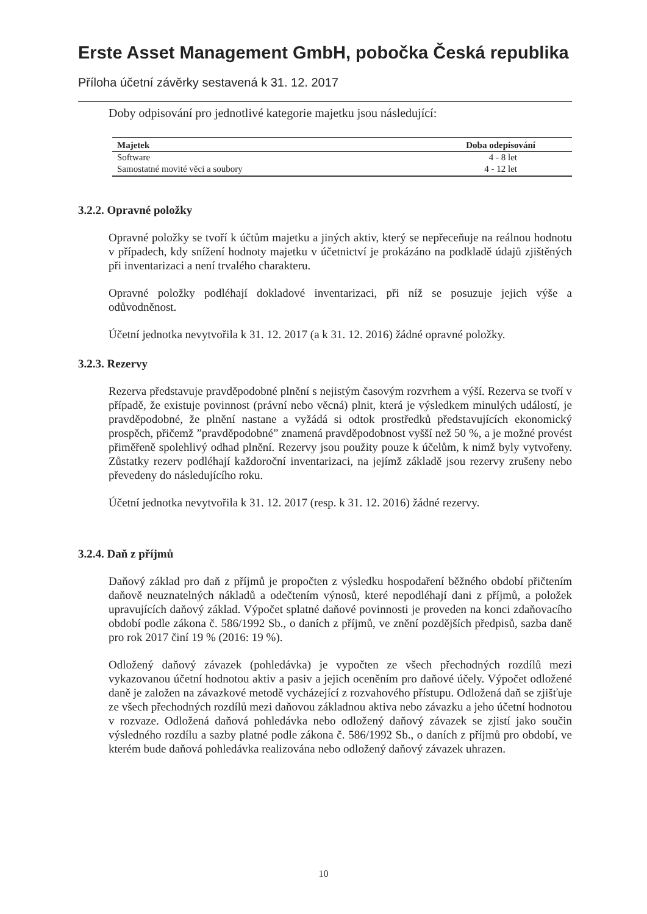Erste Asset Management GmbH, pobočka Česká republika
Příloha účetní závěrky sestavená k 31. 12. 2017
Doby odpisování pro jednotlivé kategorie majetku jsou následující:
| Majetek | Doba odepisování |
| --- | --- |
| Software | 4 - 8 let |
| Samostatné movité věci a soubory | 4 - 12 let |
3.2.2. Opravné položky
Opravné položky se tvoří k účtům majetku a jiných aktiv, který se nepřeceňuje na reálnou hodnotu v případech, kdy snížení hodnoty majetku v účetnictví je prokázáno na podkladě údajů zjištěných při inventarizaci a není trvalého charakteru.
Opravné položky podléhají dokladové inventarizaci, při níž se posuzuje jejich výše a odůvodněnost.
Účetní jednotka nevytvořila k 31. 12. 2017 (a k 31. 12. 2016) žádné opravné položky.
3.2.3. Rezervy
Rezerva představuje pravděpodobné plnění s nejistým časovým rozvrhem a výší. Rezerva se tvoří v případě, že existuje povinnost (právní nebo věcná) plnit, která je výsledkem minulých událostí, je pravděpodobné, že plnění nastane a vyžádá si odtok prostředků představujících ekonomický prospěch, přičemž ”pravděpodobné” znamená pravděpodobnost vyšší než 50 %, a je možné provést přiměřeně spolehlivý odhad plnění. Rezervy jsou použity pouze k účelům, k nimž byly vytvořeny. Zůstatky rezerv podléhají každoroční inventarizaci, na jejímž základě jsou rezervy zrušeny nebo převedeny do následujícího roku.
Účetní jednotka nevytvořila k 31. 12. 2017 (resp. k 31. 12. 2016) žádné rezervy.
3.2.4. Daň z příjmů
Daňový základ pro daň z příjmů je propočten z výsledku hospodaření běžného období přičtením daňově neuznatelných nákladů a odečtením výnosů, které nepodléhají dani z příjmů, a položek upravujících daňový základ. Výpočet splatné daňové povinnosti je proveden na konci zdaňovacího období podle zákona č. 586/1992 Sb., o daních z příjmů, ve znění pozdějších předpisů, sazba daně pro rok 2017 činí 19 % (2016: 19 %).
Odložený daňový závazek (pohledávka) je vypočten ze všech přechodných rozdílů mezi vykazovanou účetní hodnotou aktiv a pasiv a jejich oceněním pro daňové účely. Výpočet odložené daně je založen na závazkové metodě vycházející z rozvahového přístupu. Odložená daň se zjišťuje ze všech přechodných rozdílů mezi daňovou základnou aktiva nebo závazku a jeho účetní hodnotou v rozvaze. Odložená daňová pohledávka nebo odložený daňový závazek se zjistí jako součin výsledného rozdílu a sazby platné podle zákona č. 586/1992 Sb., o daních z příjmů pro období, ve kterém bude daňová pohledávka realizována nebo odložený daňový závazek uhrazen.
10